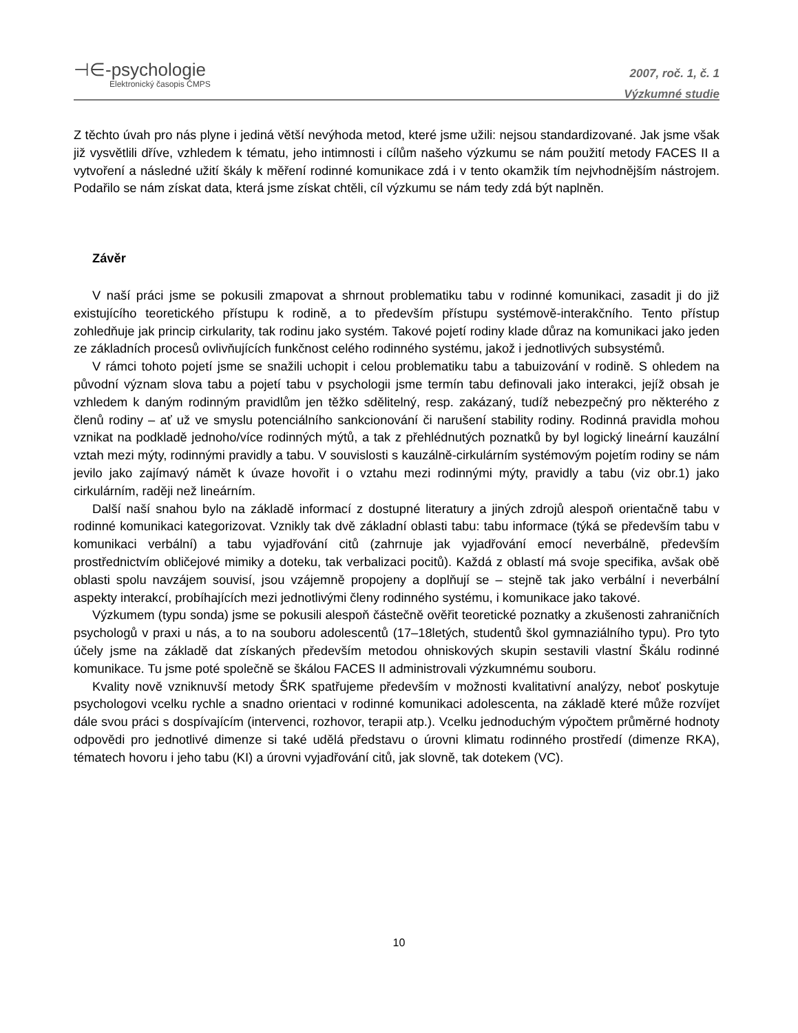⊣∈-psychologie
Elektronický časopis ČMPS
2007, roč. 1, č. 1
Výzkumné studie
Z těchto úvah pro nás plyne i jediná větší nevýhoda metod, které jsme užili: nejsou standardizované. Jak jsme však již vysvětlili dříve, vzhledem k tématu, jeho intimnosti i cílům našeho výzkumu se nám použití metody FACES II a vytvoření a následné užití škály k měření rodinné komunikace zdá i v tento okamžik tím nejvhodnějším nástrojem. Podařilo se nám získat data, která jsme získat chtěli, cíl výzkumu se nám tedy zdá být naplněn.
Závěr
V naší práci jsme se pokusili zmapovat a shrnout problematiku tabu v rodinné komunikaci, zasadit ji do již existujícího teoretického přístupu k rodině, a to především přístupu systémově-interakčního. Tento přístup zohledňuje jak princip cirkularity, tak rodinu jako systém. Takové pojetí rodiny klade důraz na komunikaci jako jeden ze základních procesů ovlivňujících funkčnost celého rodinného systému, jakož i jednotlivých subsystémů.
V rámci tohoto pojetí jsme se snažili uchopit i celou problematiku tabu a tabuizování v rodině. S ohledem na původní význam slova tabu a pojetí tabu v psychologii jsme termín tabu definovali jako interakci, jejíž obsah je vzhledem k daným rodinným pravidlům jen těžko sdělitelný, resp. zakázaný, tudíž nebezpečný pro některého z členů rodiny – ať už ve smyslu potenciálního sankcionování či narušení stability rodiny. Rodinná pravidla mohou vznikat na podkladě jednoho/více rodinných mýtů, a tak z přehlédnutých poznatků by byl logický lineární kauzální vztah mezi mýty, rodinnými pravidly a tabu. V souvislosti s kauzálně-cirkulárním systémovým pojetím rodiny se nám jevilo jako zajímavý námět k úvaze hovořit i o vztahu mezi rodinnými mýty, pravidly a tabu (viz obr.1) jako cirkulárním, raději než lineárním.
Další naší snahou bylo na základě informací z dostupné literatury a jiných zdrojů alespoň orientačně tabu v rodinné komunikaci kategorizovat. Vznikly tak dvě základní oblasti tabu: tabu informace (týká se především tabu v komunikaci verbální) a tabu vyjadřování citů (zahrnuje jak vyjadřování emocí neverbálně, především prostřednictvím obličejové mimiky a doteku, tak verbalizaci pocitů). Každá z oblastí má svoje specifika, avšak obě oblasti spolu navzájem souvisí, jsou vzájemně propojeny a doplňují se – stejně tak jako verbální i neverbální aspekty interakcí, probíhajících mezi jednotlivými členy rodinného systému, i komunikace jako takové.
Výzkumem (typu sonda) jsme se pokusili alespoň částečně ověřit teoretické poznatky a zkušenosti zahraničních psychologů v praxi u nás, a to na souboru adolescentů (17–18letých, studentů škol gymnaziálního typu). Pro tyto účely jsme na základě dat získaných především metodou ohniskových skupin sestavili vlastní Škálu rodinné komunikace. Tu jsme poté společně se škálou FACES II administrovali výzkumnému souboru.
Kvality nově vzniknuvší metody ŠRK spatřujeme především v možnosti kvalitativní analýzy, neboť poskytuje psychologovi vcelku rychle a snadno orientaci v rodinné komunikaci adolescenta, na základě které může rozvíjet dále svou práci s dospívajícím (intervenci, rozhovor, terapii atp.). Vcelku jednoduchým výpočtem průměrné hodnoty odpovědi pro jednotlivé dimenze si také udělá představu o úrovni klimatu rodinného prostředí (dimenze RKA), tématech hovoru i jeho tabu (KI) a úrovni vyjadřování citů, jak slovně, tak dotekem (VC).
10